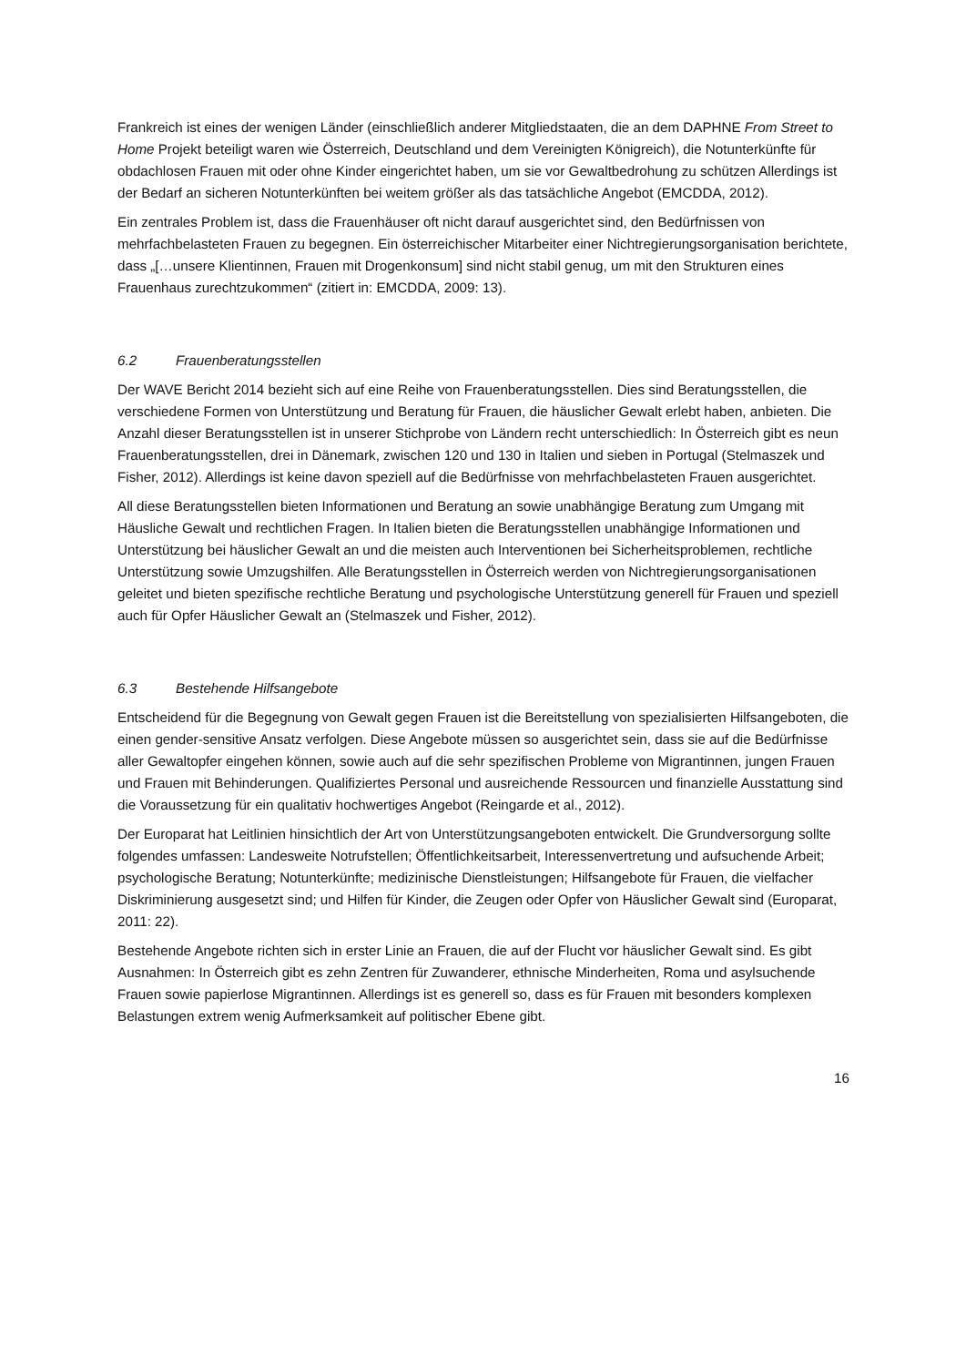Frankreich ist eines der wenigen Länder (einschließlich anderer Mitgliedstaaten, die an dem DAPHNE From Street to Home Projekt beteiligt waren wie Österreich, Deutschland und dem Vereinigten Königreich), die Notunterkünfte für obdachlosen Frauen mit oder ohne Kinder eingerichtet haben, um sie vor Gewaltbedrohung zu schützen Allerdings ist der Bedarf an sicheren Notunterkünften bei weitem größer als das tatsächliche Angebot (EMCDDA, 2012).
Ein zentrales Problem ist, dass die Frauenhäuser oft nicht darauf ausgerichtet sind, den Bedürfnissen von mehrfachbelasteten Frauen zu begegnen. Ein österreichischer Mitarbeiter einer Nichtregierungsorganisation berichtete, dass „[…unsere Klientinnen, Frauen mit Drogenkonsum] sind nicht stabil genug, um mit den Strukturen eines Frauenhaus zurechtzukommen“ (zitiert in: EMCDDA, 2009: 13).
6.2 Frauenberatungsstellen
Der WAVE Bericht 2014 bezieht sich auf eine Reihe von Frauenberatungsstellen. Dies sind Beratungsstellen, die verschiedene Formen von Unterstützung und Beratung für Frauen, die häuslicher Gewalt erlebt haben, anbieten. Die Anzahl dieser Beratungsstellen ist in unserer Stichprobe von Ländern recht unterschiedlich: In Österreich gibt es neun Frauenberatungsstellen, drei in Dänemark, zwischen 120 und 130 in Italien und sieben in Portugal (Stelmaszek und Fisher, 2012). Allerdings ist keine davon speziell auf die Bedürfnisse von mehrfachbelasteten Frauen ausgerichtet.
All diese Beratungsstellen bieten Informationen und Beratung an sowie unabhängige Beratung zum Umgang mit Häusliche Gewalt und rechtlichen Fragen. In Italien bieten die Beratungsstellen unabhängige Informationen und Unterstützung bei häuslicher Gewalt an und die meisten auch Interventionen bei Sicherheitsproblemen, rechtliche Unterstützung sowie Umzugshilfen. Alle Beratungsstellen in Österreich werden von Nichtregierungsorganisationen geleitet und bieten spezifische rechtliche Beratung und psychologische Unterstützung generell für Frauen und speziell auch für Opfer Häuslicher Gewalt an (Stelmaszek und Fisher, 2012).
6.3 Bestehende Hilfsangebote
Entscheidend für die Begegnung von Gewalt gegen Frauen ist die Bereitstellung von spezialisierten Hilfsangeboten, die einen gender-sensitive Ansatz verfolgen. Diese Angebote müssen so ausgerichtet sein, dass sie auf die Bedürfnisse aller Gewaltopfer eingehen können, sowie auch auf die sehr spezifischen Probleme von Migrantinnen, jungen Frauen und Frauen mit Behinderungen. Qualifiziertes Personal und ausreichende Ressourcen und finanzielle Ausstattung sind die Voraussetzung für ein qualitativ hochwertiges Angebot (Reingarde et al., 2012).
Der Europarat hat Leitlinien hinsichtlich der Art von Unterstützungsangeboten entwickelt. Die Grundversorgung sollte folgendes umfassen: Landesweite Notrufstellen; Öffentlichkeitsarbeit, Interessenvertretung und aufsuchende Arbeit; psychologische Beratung; Notunterkünfte; medizinische Dienstleistungen; Hilfsangebote für Frauen, die vielfacher Diskriminierung ausgesetzt sind; und Hilfen für Kinder, die Zeugen oder Opfer von Häuslicher Gewalt sind (Europarat, 2011: 22).
Bestehende Angebote richten sich in erster Linie an Frauen, die auf der Flucht vor häuslicher Gewalt sind. Es gibt Ausnahmen: In Österreich gibt es zehn Zentren für Zuwanderer, ethnische Minderheiten, Roma und asylsuchende Frauen sowie papierlose Migrantinnen. Allerdings ist es generell so, dass es für Frauen mit besonders komplexen Belastungen extrem wenig Aufmerksamkeit auf politischer Ebene gibt.
16